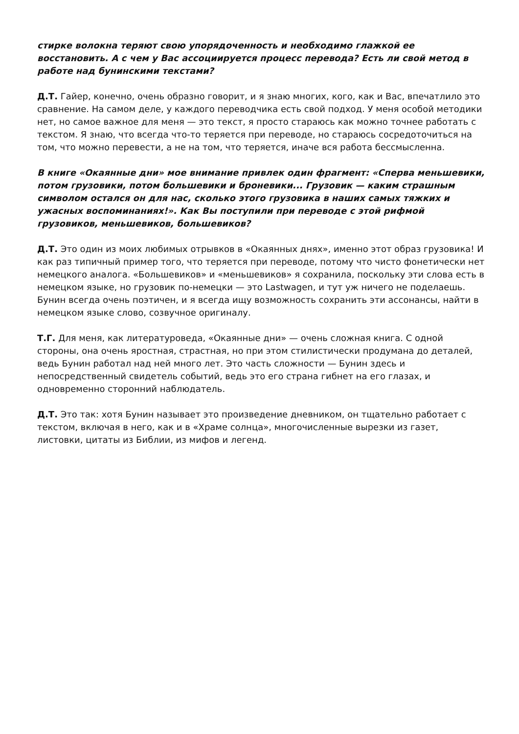стирке волокна теряют свою упорядоченность и необходимо глажкой ее восстановить. А с чем у Вас ассоциируется процесс перевода? Есть ли свой метод в работе над бунинскими текстами?
Д.Т. Гайер, конечно, очень образно говорит, и я знаю многих, кого, как и Вас, впечатлило это сравнение. На самом деле, у каждого переводчика есть свой подход. У меня особой методики нет, но самое важное для меня — это текст, я просто стараюсь как можно точнее работать с текстом. Я знаю, что всегда что-то теряется при переводе, но стараюсь сосредоточиться на том, что можно перевести, а не на том, что теряется, иначе вся работа бессмысленна.
В книге «Окаянные дни» мое внимание привлек один фрагмент: «Сперва меньшевики, потом грузовики, потом большевики и броневики... Грузовик — каким страшным символом остался он для нас, сколько этого грузовика в наших самых тяжких и ужасных воспоминаниях!». Как Вы поступили при переводе с этой рифмой грузовиков, меньшевиков, большевиков?
Д.Т. Это один из моих любимых отрывков в «Окаянных днях», именно этот образ грузовика! И как раз типичный пример того, что теряется при переводе, потому что чисто фонетически нет немецкого аналога. «Большевиков» и «меньшевиков» я сохранила, поскольку эти слова есть в немецком языке, но грузовик по-немецки — это Lastwagen, и тут уж ничего не поделаешь. Бунин всегда очень поэтичен, и я всегда ищу возможность сохранить эти ассонансы, найти в немецком языке слово, созвучное оригиналу.
Т.Г. Для меня, как литературоведа, «Окаянные дни» — очень сложная книга. С одной стороны, она очень яростная, страстная, но при этом стилистически продумана до деталей, ведь Бунин работал над ней много лет. Это часть сложности — Бунин здесь и непосредственный свидетель событий, ведь это его страна гибнет на его глазах, и одновременно сторонний наблюдатель.
Д.Т. Это так: хотя Бунин называет это произведение дневником, он тщательно работает с текстом, включая в него, как и в «Храме солнца», многочисленные вырезки из газет, листовки, цитаты из Библии, из мифов и легенд.